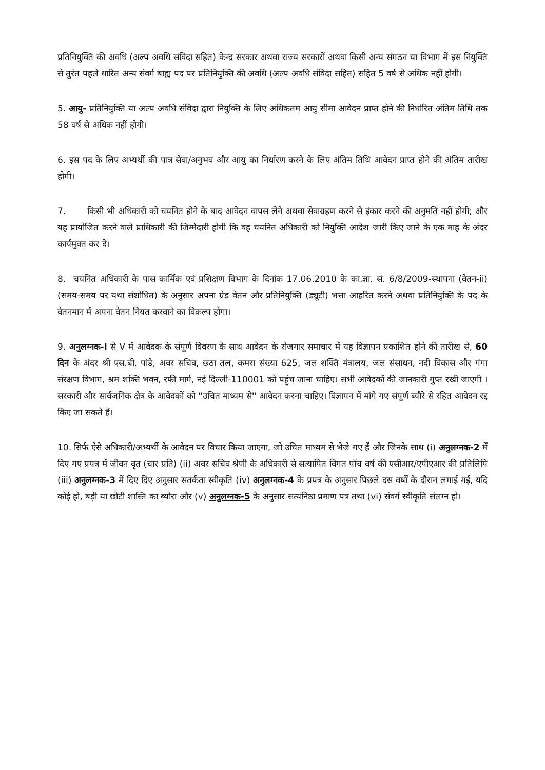प्रतिनियुक्ति की अवधि (अल्प अवधि संविदा सहित) केन्द्र सरकार अथवा राज्य सरकारों अथवा किसी अन्य संगठन या विभाग में इस नियुक्ति से तुरंत पहले धारित अन्य संवर्ग बाह्य पद पर प्रतिनियुक्ति की अवधि (अल्प अवधि संविदा सहित) सहित 5 वर्ष से अधिक नहीं होगी।
5. आयु- प्रतिनियुक्ति या अल्प अवधि संविदा द्वारा नियुक्ति के लिए अधिकतम आयु सीमा आवेदन प्राप्त होने की निर्धारित अंतिम तिथि तक 58 वर्ष से अधिक नहीं होगी।
6. इस पद के लिए अभ्यर्थी की पात्र सेवा/अनुभव और आयु का निर्धारण करने के लिए अंतिम तिथि आवेदन प्राप्त होने की अंतिम तारीख होगी।
7. किसी भी अधिकारी को चयनित होने के बाद आवेदन वापस लेने अथवा सेवाग्रहण करने से इंकार करने की अनुमति नहीं होगी; और यह प्रायोजित करने वाले प्राधिकारी की जिम्मेदारी होगी कि वह चयनित अधिकारी को नियुक्ति आदेश जारी किए जाने के एक माह के अंदर कार्यमुक्त कर दे।
8. चयनित अधिकारी के पास कार्मिक एवं प्रशिक्षण विभाग के दिनांक 17.06.2010 के का.ज्ञा. सं. 6/8/2009-स्थापना (वेतन-ii) (समय-समय पर यथा संशोधित) के अनुसार अपना ग्रेड वेतन और प्रतिनियुक्ति (ड्यूटी) भत्ता आहरित करने अथवा प्रतिनियुक्ति के पद के वेतनमान में अपना वेतन नियत करवाने का विकल्प होगा।
9. अनुलग्नक-I से V में आवेदक के संपूर्ण विवरण के साथ आवेदन के रोजगार समाचार में यह विज्ञापन प्रकाशित होने की तारीख से, 60 दिन के अंदर श्री एस.बी. पांडे, अवर सचिव, छठा तल, कमरा संख्या 625, जल शक्ति मंत्रालय, जल संसाधन, नदी विकास और गंगा संरक्षण विभाग, श्रम शक्ति भवन, रफी मार्ग, नई दिल्ली-110001 को पहुंच जाना चाहिए। सभी आवेदकों की जानकारी गुप्त रखी जाएगी । सरकारी और सार्वजनिक क्षेत्र के आवेदकों को "उचित माध्यम से" आवेदन करना चाहिए। विज्ञापन में मांगे गए संपूर्ण ब्यौरे से रहित आवेदन रद्द किए जा सकते हैं।
10. सिर्फ ऐसे अधिकारी/अभ्यर्थी के आवेदन पर विचार किया जाएगा, जो उचित माध्यम से भेजे गए हैं और जिनके साथ (i) अनुलग्नक-2 में दिए गए प्रपत्र में जीवन वृत (चार प्रति) (ii) अवर सचिव श्रेणी के अधिकारी से सत्यापित विगत पाँच वर्ष की एसीआर/एपीएआर की प्रतिलिपि (iii) अनुलग्नक-3 में दिए दिए अनुसार सतर्कता स्वीकृति (iv) अनुलग्नक-4 के प्रपत्र के अनुसार पिछले दस वर्षों के दौरान लगाई गई, यदि कोई हो, बड़ी या छोटी शास्ति का ब्यौरा और (v) अनुलग्नक-5 के अनुसार सत्यनिष्ठा प्रमाण पत्र तथा (vi) संवर्ग स्वीकृति संलग्न हो।